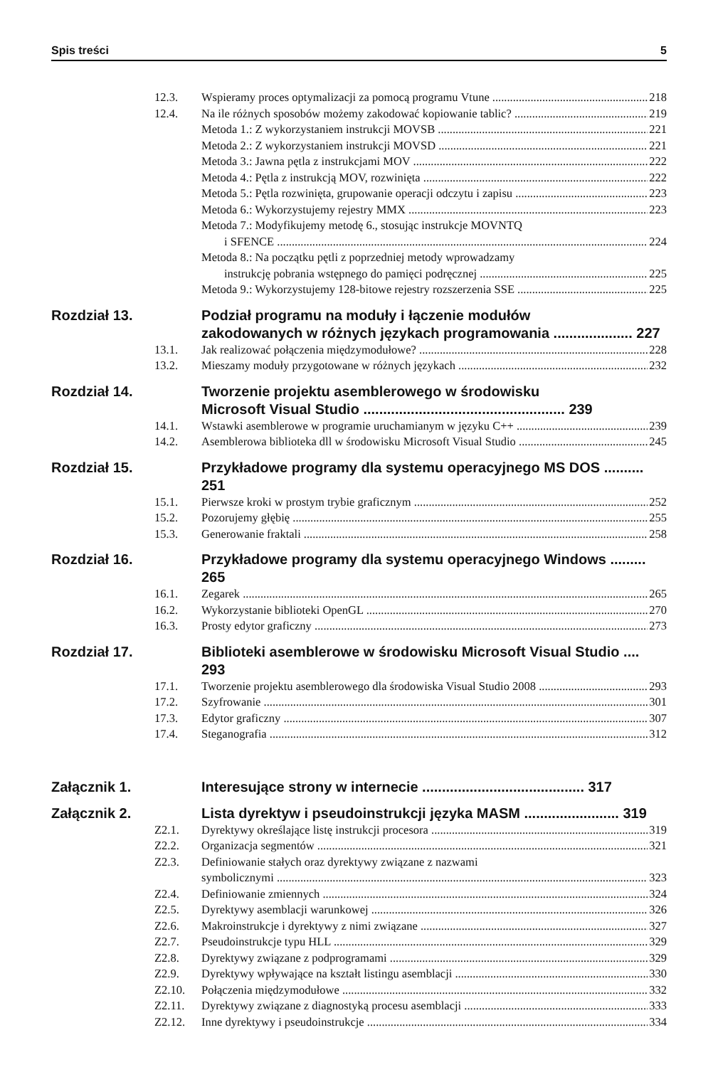Spis treści 5
12.3. Wspieramy proces optymalizacji za pomocą programu Vtune 218
12.4. Na ile różnych sposobów możemy zakodować kopiowanie tablic? 219
Metoda 1.: Z wykorzystaniem instrukcji MOVSB 221
Metoda 2.: Z wykorzystaniem instrukcji MOVSD 221
Metoda 3.: Jawna pętla z instrukcjami MOV 222
Metoda 4.: Pętla z instrukcją MOV, rozwinięta 222
Metoda 5.: Pętla rozwinięta, grupowanie operacji odczytu i zapisu 223
Metoda 6.: Wykorzystujemy rejestry MMX 223
Metoda 7.: Modyfikujemy metodę 6., stosując instrukcje MOVNTQ
i SFENCE 224
Metoda 8.: Na początku pętli z poprzedniej metody wprowadzamy
instrukcję pobrania wstępnego do pamięci podręcznej 225
Metoda 9.: Wykorzystujemy 128-bitowe rejestry rozszerzenia SSE 225
Rozdział 13. Podział programu na moduły i łączenie modułów
zakodowanych w różnych językach programowania .................... 227
13.1. Jak realizować połączenia międzymodułowe? 228
13.2. Mieszamy moduły przygotowane w różnych językach 232
Rozdział 14. Tworzenie projektu asemblerowego w środowisku
Microsoft Visual Studio ................................................... 239
14.1. Wstawki asemblerowe w programie uruchamianym w języku C++ 239
14.2. Asemblerowa biblioteka dll w środowisku Microsoft Visual Studio 245
Rozdział 15. Przykładowe programy dla systemu operacyjnego MS DOS .......... 251
15.1. Pierwsze kroki w prostym trybie graficznym 252
15.2. Pozorujemy głębię 255
15.3. Generowanie fraktali 258
Rozdział 16. Przykładowe programy dla systemu operacyjnego Windows ......... 265
16.1. Zegarek 265
16.2. Wykorzystanie biblioteki OpenGL 270
16.3. Prosty edytor graficzny 273
Rozdział 17. Biblioteki asemblerowe w środowisku Microsoft Visual Studio .... 293
17.1. Tworzenie projektu asemblerowego dla środowiska Visual Studio 2008 293
17.2. Szyfrowanie 301
17.3. Edytor graficzny 307
17.4. Steganografia 312
Załącznik 1. Interesujące strony w internecie ......................................... 317
Załącznik 2. Lista dyrektyw i pseudoinstrukcji języka MASM ........................ 319
Z2.1. Dyrektywy określające listę instrukcji procesora 319
Z2.2. Organizacja segmentów 321
Z2.3. Definiowanie stałych oraz dyrektywy związane z nazwami
symbolicznymi 323
Z2.4. Definiowanie zmiennych 324
Z2.5. Dyrektywy asemblacji warunkowej 326
Z2.6. Makroinstrukcje i dyrektywy z nimi związane 327
Z2.7. Pseudoinstrukcje typu HLL 329
Z2.8. Dyrektywy związane z podprogramami 329
Z2.9. Dyrektywy wpływające na kształt listingu asemblacji 330
Z2.10. Połączenia międzymodułowe 332
Z2.11. Dyrektywy związane z diagnostyką procesu asemblacji 333
Z2.12. Inne dyrektywy i pseudoinstrukcje 334